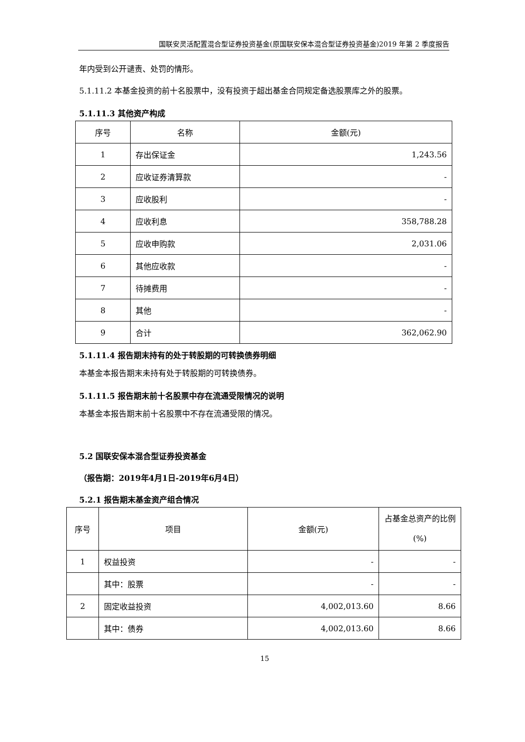国联安灵活配置混合型证券投资基金(原国联安保本混合型证券投资基金)2019 年第 2 季度报告
年内受到公开谴责、处罚的情形。
5.1.11.2 本基金投资的前十名股票中，没有投资于超出基金合同规定备选股票库之外的股票。
5.1.11.3 其他资产构成
| 序号 | 名称 | 金额(元) |
| 1 | 存出保证金 | 1,243.56 |
| 2 | 应收证券清算款 | - |
| 3 | 应收股利 | - |
| 4 | 应收利息 | 358,788.28 |
| 5 | 应收申购款 | 2,031.06 |
| 6 | 其他应收款 | - |
| 7 | 待摊费用 | - |
| 8 | 其他 | - |
| 9 | 合计 | 362,062.90 |
5.1.11.4 报告期末持有的处于转股期的可转换债券明细
本基金本报告期末未持有处于转股期的可转换债券。
5.1.11.5 报告期末前十名股票中存在流通受限情况的说明
本基金本报告期末前十名股票中不存在流通受限的情况。
5.2 国联安保本混合型证券投资基金
（报告期：2019年4月1日-2019年6月4日）
5.2.1 报告期末基金资产组合情况
| 序号 | 项目 | 金额(元) | 占基金总资产的比例(%) |
| 1 | 权益投资 | - | - |
| | 其中：股票 | - | - |
| 2 | 固定收益投资 | 4,002,013.60 | 8.66 |
| | 其中：债券 | 4,002,013.60 | 8.66 |
15